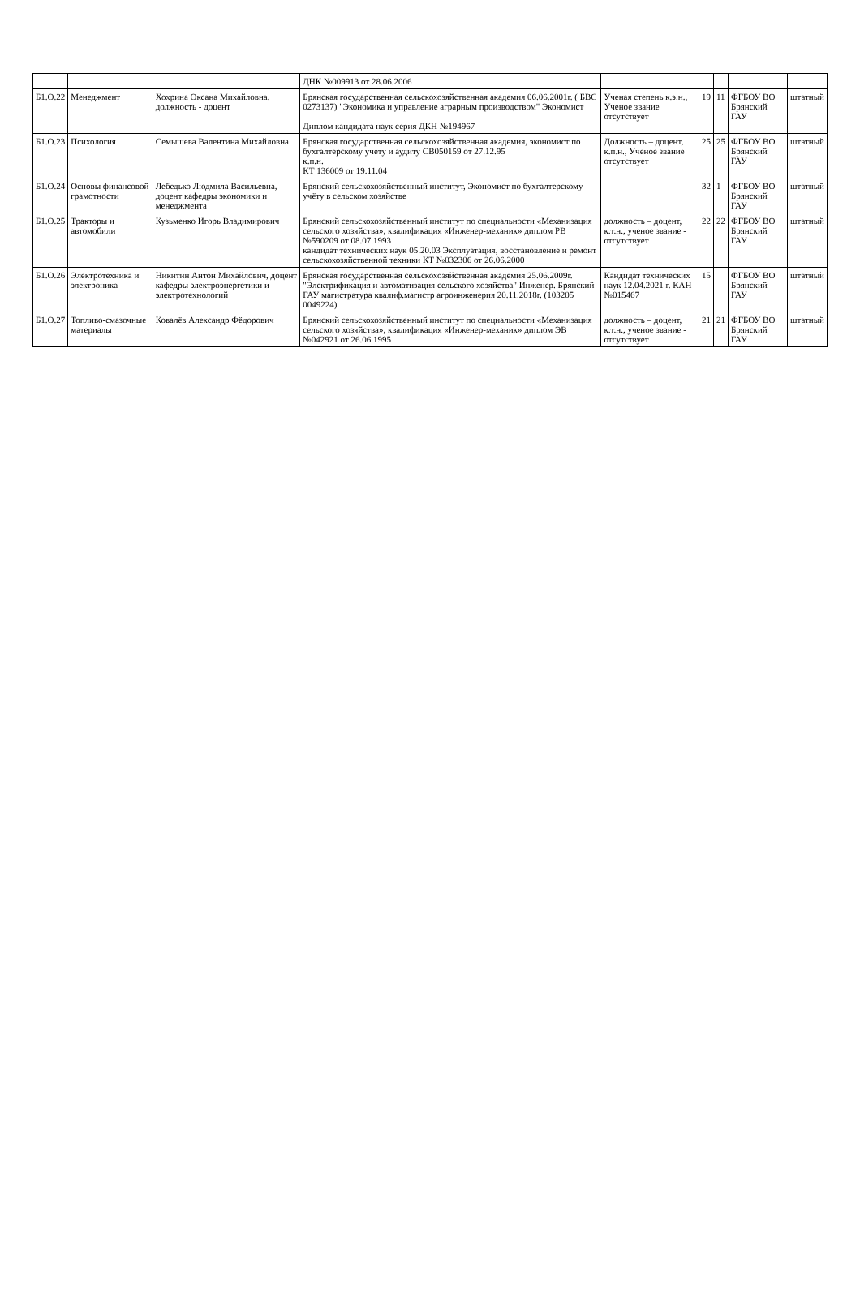| | | | ДНК №009913 от 28.06.2006 | | | | | |
| Б1.О.22 | Менеджмент | Хохрина Оксана Михайловна, должность - доцент | Брянская государственная сельскохозяйственная академия 06.06.2001г. ( БВС 0273137) "Экономика и управление аграрным производством" Экономист Диплом кандидата наук серия ДКН №194967 | Ученая степень к.э.н., Ученое звание отсутствует | 19 | 11 | ФГБОУ ВО Брянский ГАУ | штатный |
| Б1.О.23 | Психология | Семышева Валентина Михайловна | Брянская государственная сельскохозяйственная академия, экономист по бухгалтерскому учету и аудиту СВ050159 от 27.12.95 к.п.н. КТ 136009 от 19.11.04 | Должность – доцент, к.п.н., Ученое звание отсутствует | 25 | 25 | ФГБОУ ВО Брянский ГАУ | штатный |
| Б1.О.24 | Основы финансовой грамотности | Лебедько Людмила Васильевна, доцент кафедры экономики и менеджмента | Брянский сельскохозяйственный институт, Экономист по бухгалтерскому учёту в сельском хозяйстве | | 32 | 1 | ФГБОУ ВО Брянский ГАУ | штатный |
| Б1.О.25 | Тракторы и автомобили | Кузьменко Игорь Владимирович | Брянский сельскохозяйственный институт по специальности «Механизация сельского хозяйства», квалификация «Инженер-механик» диплом РВ №590209 от 08.07.1993 кандидат технических наук 05.20.03 Эксплуатация, восстановление и ремонт сельскохозяйственной техники КТ №032306 от 26.06.2000 | должность – доцент, к.т.н., ученое звание - отсутствует | 22 | 22 | ФГБОУ ВО Брянский ГАУ | штатный |
| Б1.О.26 | Электротехника и электроника | Никитин Антон Михайлович, доцент кафедры электроэнергетики и электротехнологий | Брянская государственная сельскохозяйственная академия 25.06.2009г. "Электрификация и автоматизация сельского хозяйства" Инженер. Брянский ГАУ магистратура квалиф.магистр агроинженерия 20.11.2018г. (103205 0049224) | Кандидат технических наук 12.04.2021 г. КАН №015467 | 15 | | ФГБОУ ВО Брянский ГАУ | штатный |
| Б1.О.27 | Топливо-смазочные материалы | Ковалёв Александр Фёдорович | Брянский сельскохозяйственный институт по специальности «Механизация сельского хозяйства», квалификация «Инженер-механик» диплом ЭВ №042921 от 26.06.1995 | должность – доцент, к.т.н., ученое звание - отсутствует | 21 | 21 | ФГБОУ ВО Брянский ГАУ | штатный |